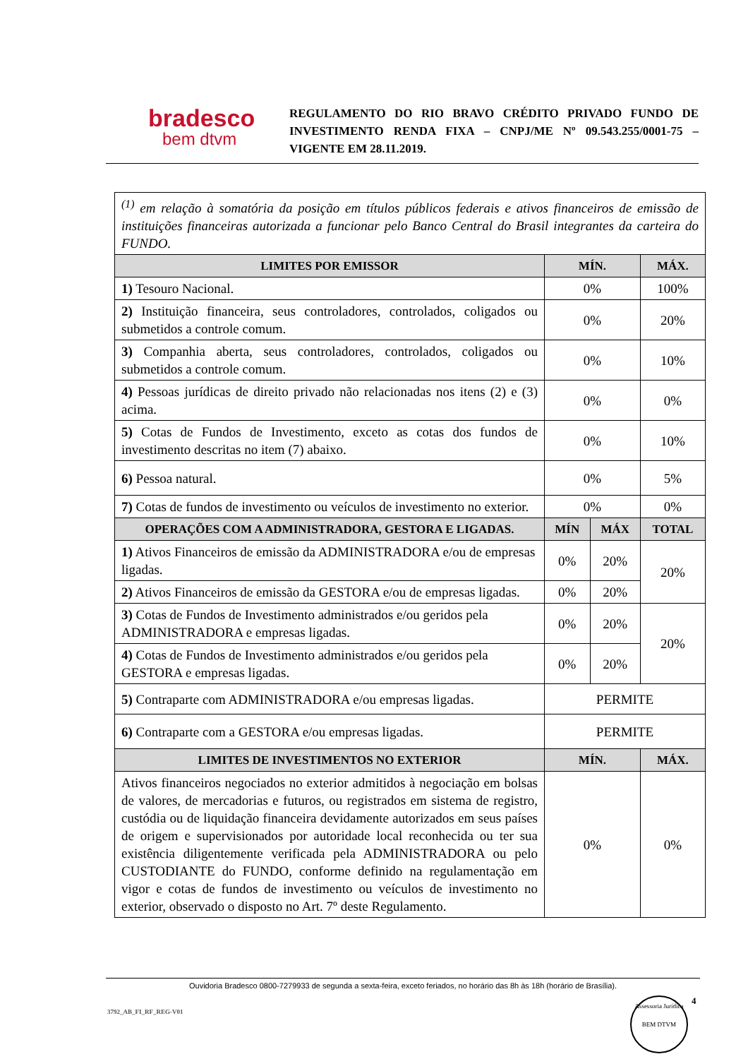bradesco
bem dtvm
REGULAMENTO DO RIO BRAVO CRÉDITO PRIVADO FUNDO DE INVESTIMENTO RENDA FIXA – CNPJ/ME Nº 09.543.255/0001-75 – VIGENTE EM 28.11.2019.
| <sup>(1)</sup> em relação à somatória da posição em títulos públicos federais e ativos financeiros de emissão de instituições financeiras autorizada a funcionar pelo Banco Central do Brasil integrantes da carteira do FUNDO. | | | |
| LIMITES POR EMISSOR | MÍN. | | MÁX. |
| 1) Tesouro Nacional. | 0% | | 100% |
| 2) Instituição financeira, seus controladores, controlados, coligados ou submetidos a controle comum. | 0% | | 20% |
| 3) Companhia aberta, seus controladores, controlados, coligados ou submetidos a controle comum. | 0% | | 10% |
| 4) Pessoas jurídicas de direito privado não relacionadas nos itens (2) e (3) acima. | 0% | | 0% |
| 5) Cotas de Fundos de Investimento, exceto as cotas dos fundos de investimento descritas no item (7) abaixo. | 0% | | 10% |
| 6) Pessoa natural. | 0% | | 5% |
| 7) Cotas de fundos de investimento ou veículos de investimento no exterior. | 0% | | 0% |
| OPERAÇÕES COM A ADMINISTRADORA, GESTORA E LIGADAS. | MÍN | MÁX | TOTAL |
| 1) Ativos Financeiros de emissão da ADMINISTRADORA e/ou de empresas ligadas. | 0% | 20% | 20% |
| 2) Ativos Financeiros de emissão da GESTORA e/ou de empresas ligadas. | 0% | 20% | |
| 3) Cotas de Fundos de Investimento administrados e/ou geridos pela ADMINISTRADORA e empresas ligadas. | 0% | 20% | 20% |
| 4) Cotas de Fundos de Investimento administrados e/ou geridos pela GESTORA e empresas ligadas. | 0% | 20% | |
| 5) Contraparte com ADMINISTRADORA e/ou empresas ligadas. | PERMITE | | |
| 6) Contraparte com a GESTORA e/ou empresas ligadas. | PERMITE | | |
| LIMITES DE INVESTIMENTOS NO EXTERIOR | MÍN. | | MÁX. |
| Ativos financeiros negociados no exterior admitidos à negociação em bolsas de valores, de mercadorias e futuros, ou registrados em sistema de registro, custódia ou de liquidação financeira devidamente autorizados em seus países de origem e supervisionados por autoridade local reconhecida ou ter sua existência diligentemente verificada pela ADMINISTRADORA ou pelo CUSTODIANTE do FUNDO, conforme definido na regulamentação em vigor e cotas de fundos de investimento ou veículos de investimento no exterior, observado o disposto no Art. 7º deste Regulamento. | 0% | | 0% |
Ouvidoria Bradesco 0800-7279933 de segunda a sexta-feira, exceto feriados, no horário das 8h às 18h (horário de Brasília).
4
3792_AB_FI_RF_REG-V01
Assessoria Jurídica
BEM DTVM